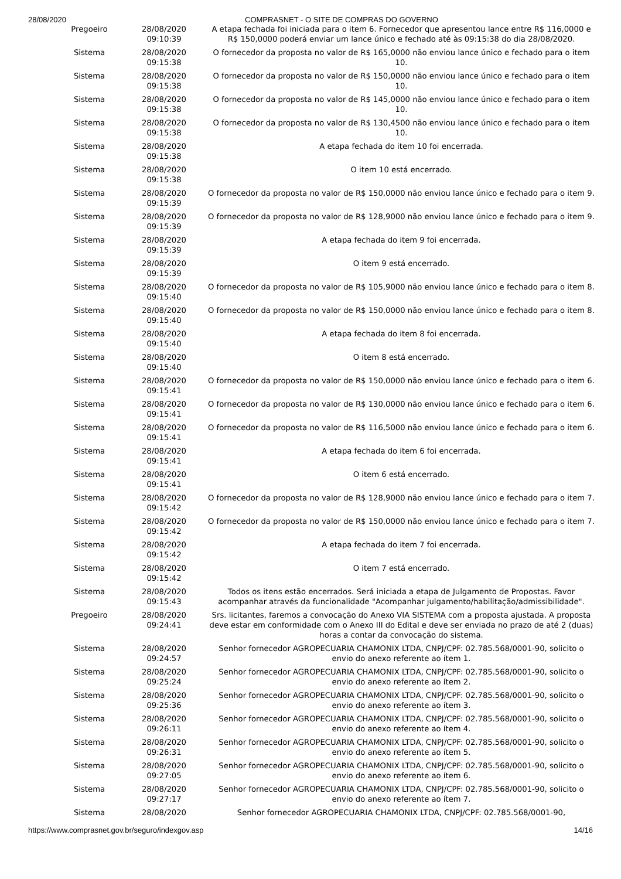28/08/2020 COMPRASNET - O SITE DE COMPRAS DO GOVERNO
| Pregoeiro | 28/08/2020 09:10:39 | A etapa fechada foi iniciada para o item 6. Fornecedor que apresentou lance entre R$ 116,0000 e R$ 150,0000 poderá enviar um lance único e fechado até às 09:15:38 do dia 28/08/2020. |
| Sistema | 28/08/2020 09:15:38 | O fornecedor da proposta no valor de R$ 165,0000 não enviou lance único e fechado para o item 10. |
| Sistema | 28/08/2020 09:15:38 | O fornecedor da proposta no valor de R$ 150,0000 não enviou lance único e fechado para o item 10. |
| Sistema | 28/08/2020 09:15:38 | O fornecedor da proposta no valor de R$ 145,0000 não enviou lance único e fechado para o item 10. |
| Sistema | 28/08/2020 09:15:38 | O fornecedor da proposta no valor de R$ 130,4500 não enviou lance único e fechado para o item 10. |
| Sistema | 28/08/2020 09:15:38 | A etapa fechada do item 10 foi encerrada. |
| Sistema | 28/08/2020 09:15:38 | O item 10 está encerrado. |
| Sistema | 28/08/2020 09:15:39 | O fornecedor da proposta no valor de R$ 150,0000 não enviou lance único e fechado para o item 9. |
| Sistema | 28/08/2020 09:15:39 | O fornecedor da proposta no valor de R$ 128,9000 não enviou lance único e fechado para o item 9. |
| Sistema | 28/08/2020 09:15:39 | A etapa fechada do item 9 foi encerrada. |
| Sistema | 28/08/2020 09:15:39 | O item 9 está encerrado. |
| Sistema | 28/08/2020 09:15:40 | O fornecedor da proposta no valor de R$ 105,9000 não enviou lance único e fechado para o item 8. |
| Sistema | 28/08/2020 09:15:40 | O fornecedor da proposta no valor de R$ 150,0000 não enviou lance único e fechado para o item 8. |
| Sistema | 28/08/2020 09:15:40 | A etapa fechada do item 8 foi encerrada. |
| Sistema | 28/08/2020 09:15:40 | O item 8 está encerrado. |
| Sistema | 28/08/2020 09:15:41 | O fornecedor da proposta no valor de R$ 150,0000 não enviou lance único e fechado para o item 6. |
| Sistema | 28/08/2020 09:15:41 | O fornecedor da proposta no valor de R$ 130,0000 não enviou lance único e fechado para o item 6. |
| Sistema | 28/08/2020 09:15:41 | O fornecedor da proposta no valor de R$ 116,5000 não enviou lance único e fechado para o item 6. |
| Sistema | 28/08/2020 09:15:41 | A etapa fechada do item 6 foi encerrada. |
| Sistema | 28/08/2020 09:15:41 | O item 6 está encerrado. |
| Sistema | 28/08/2020 09:15:42 | O fornecedor da proposta no valor de R$ 128,9000 não enviou lance único e fechado para o item 7. |
| Sistema | 28/08/2020 09:15:42 | O fornecedor da proposta no valor de R$ 150,0000 não enviou lance único e fechado para o item 7. |
| Sistema | 28/08/2020 09:15:42 | A etapa fechada do item 7 foi encerrada. |
| Sistema | 28/08/2020 09:15:42 | O item 7 está encerrado. |
| Sistema | 28/08/2020 09:15:43 | Todos os itens estão encerrados. Será iniciada a etapa de Julgamento de Propostas. Favor acompanhar através da funcionalidade "Acompanhar julgamento/habilitação/admissibilidade". |
| Pregoeiro | 28/08/2020 09:24:41 | Srs. licitantes, faremos a convocação do Anexo VIA SISTEMA com a proposta ajustada. A proposta deve estar em conformidade com o Anexo III do Edital e deve ser enviada no prazo de até 2 (duas) horas a contar da convocação do sistema. |
| Sistema | 28/08/2020 09:24:57 | Senhor fornecedor AGROPECUARIA CHAMONIX LTDA, CNPJ/CPF: 02.785.568/0001-90, solicito o envio do anexo referente ao ítem 1. |
| Sistema | 28/08/2020 09:25:24 | Senhor fornecedor AGROPECUARIA CHAMONIX LTDA, CNPJ/CPF: 02.785.568/0001-90, solicito o envio do anexo referente ao ítem 2. |
| Sistema | 28/08/2020 09:25:36 | Senhor fornecedor AGROPECUARIA CHAMONIX LTDA, CNPJ/CPF: 02.785.568/0001-90, solicito o envio do anexo referente ao ítem 3. |
| Sistema | 28/08/2020 09:26:11 | Senhor fornecedor AGROPECUARIA CHAMONIX LTDA, CNPJ/CPF: 02.785.568/0001-90, solicito o envio do anexo referente ao ítem 4. |
| Sistema | 28/08/2020 09:26:31 | Senhor fornecedor AGROPECUARIA CHAMONIX LTDA, CNPJ/CPF: 02.785.568/0001-90, solicito o envio do anexo referente ao ítem 5. |
| Sistema | 28/08/2020 09:27:05 | Senhor fornecedor AGROPECUARIA CHAMONIX LTDA, CNPJ/CPF: 02.785.568/0001-90, solicito o envio do anexo referente ao ítem 6. |
| Sistema | 28/08/2020 09:27:17 | Senhor fornecedor AGROPECUARIA CHAMONIX LTDA, CNPJ/CPF: 02.785.568/0001-90, solicito o envio do anexo referente ao ítem 7. |
| Sistema | 28/08/2020 | Senhor fornecedor AGROPECUARIA CHAMONIX LTDA, CNPJ/CPF: 02.785.568/0001-90, |
https://www.comprasnet.gov.br/seguro/indexgov.asp 14/16